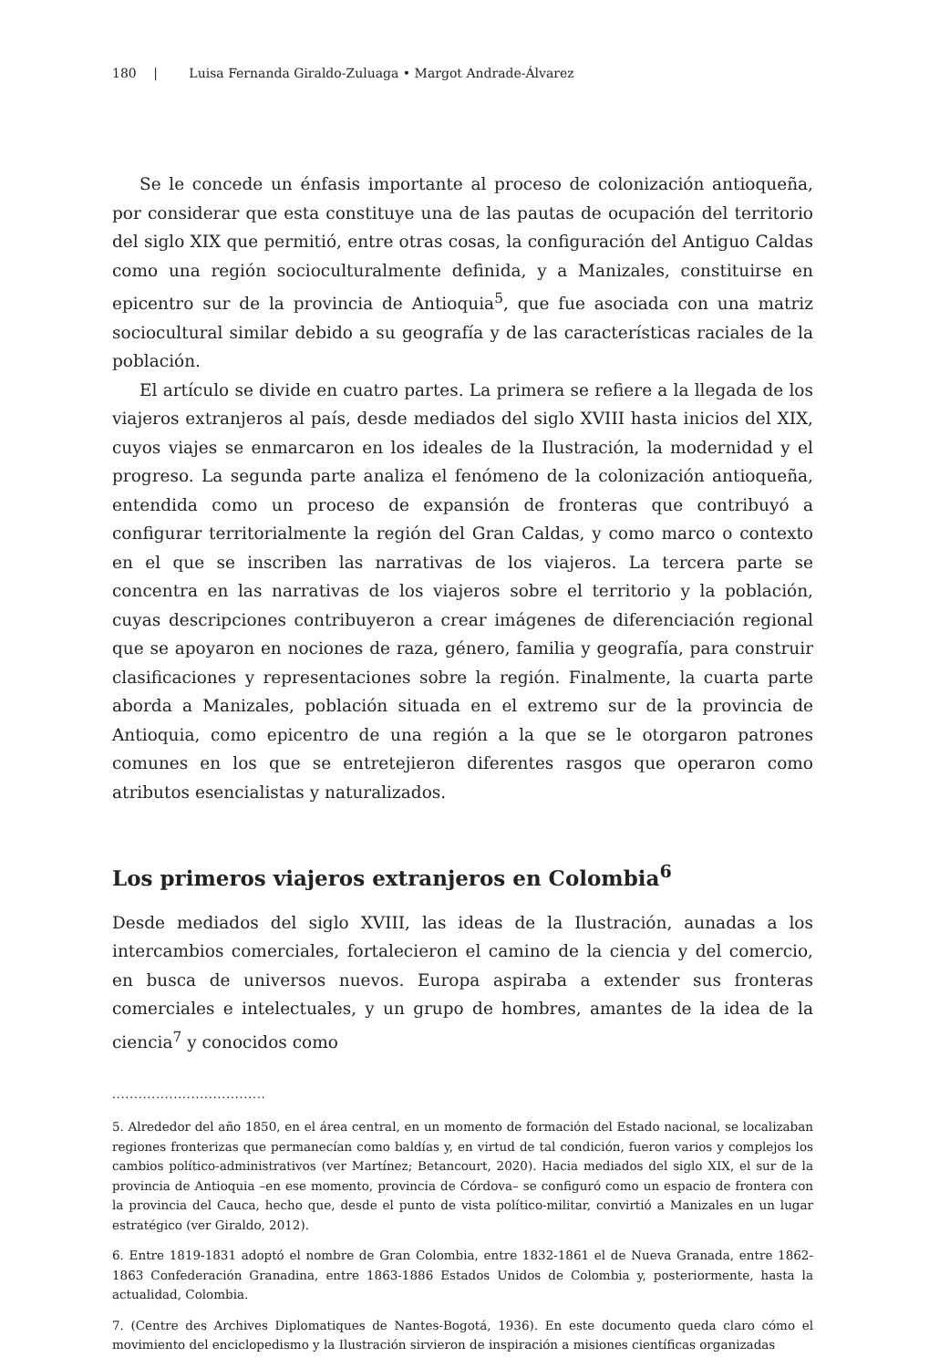180 | Luisa Fernanda Giraldo-Zuluaga • Margot Andrade-Álvarez
Se le concede un énfasis importante al proceso de colonización antioqueña, por considerar que esta constituye una de las pautas de ocupación del territorio del siglo XIX que permitió, entre otras cosas, la configuración del Antiguo Caldas como una región socioculturalmente definida, y a Manizales, constituirse en epicentro sur de la provincia de Antioquia<sup>5</sup>, que fue asociada con una matriz sociocultural similar debido a su geografía y de las características raciales de la población.
El artículo se divide en cuatro partes. La primera se refiere a la llegada de los viajeros extranjeros al país, desde mediados del siglo XVIII hasta inicios del XIX, cuyos viajes se enmarcaron en los ideales de la Ilustración, la modernidad y el progreso. La segunda parte analiza el fenómeno de la colonización antioqueña, entendida como un proceso de expansión de fronteras que contribuyó a configurar territorialmente la región del Gran Caldas, y como marco o contexto en el que se inscriben las narrativas de los viajeros. La tercera parte se concentra en las narrativas de los viajeros sobre el territorio y la población, cuyas descripciones contribuyeron a crear imágenes de diferenciación regional que se apoyaron en nociones de raza, género, familia y geografía, para construir clasificaciones y representaciones sobre la región. Finalmente, la cuarta parte aborda a Manizales, población situada en el extremo sur de la provincia de Antioquia, como epicentro de una región a la que se le otorgaron patrones comunes en los que se entretejieron diferentes rasgos que operaron como atributos esencialistas y naturalizados.
Los primeros viajeros extranjeros en Colombia<sup>6</sup>
Desde mediados del siglo XVIII, las ideas de la Ilustración, aunadas a los intercambios comerciales, fortalecieron el camino de la ciencia y del comercio, en busca de universos nuevos. Europa aspiraba a extender sus fronteras comerciales e intelectuales, y un grupo de hombres, amantes de la idea de la ciencia<sup>7</sup> y conocidos como
...................................
5. Alrededor del año 1850, en el área central, en un momento de formación del Estado nacional, se localizaban regiones fronterizas que permanecían como baldías y, en virtud de tal condición, fueron varios y complejos los cambios político-administrativos (ver Martínez; Betancourt, 2020). Hacia mediados del siglo XIX, el sur de la provincia de Antioquia –en ese momento, provincia de Córdova– se configuró como un espacio de frontera con la provincia del Cauca, hecho que, desde el punto de vista político-militar, convirtió a Manizales en un lugar estratégico (ver Giraldo, 2012).
6. Entre 1819-1831 adoptó el nombre de Gran Colombia, entre 1832-1861 el de Nueva Granada, entre 1862-1863 Confederación Granadina, entre 1863-1886 Estados Unidos de Colombia y, posteriormente, hasta la actualidad, Colombia.
7. (Centre des Archives Diplomatiques de Nantes-Bogotá, 1936). En este documento queda claro cómo el movimiento del enciclopedismo y la Ilustración sirvieron de inspiración a misiones científicas organizadas